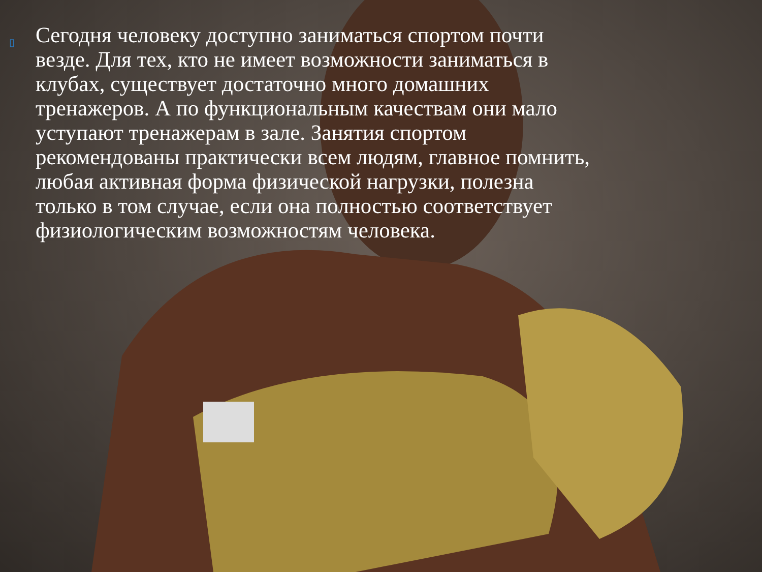▯
Сегодня человеку доступно заниматься спортом почти везде. Для тех, кто не имеет возможности заниматься в клубах, существует достаточно много домашних тренажеров. А по функциональным качествам они мало уступают тренажерам в зале. Занятия спортом рекомендованы практически всем людям, главное помнить, любая активная форма физической нагрузки, полезна только в том случае, если она полностью соответствует физиологическим возможностям человека.